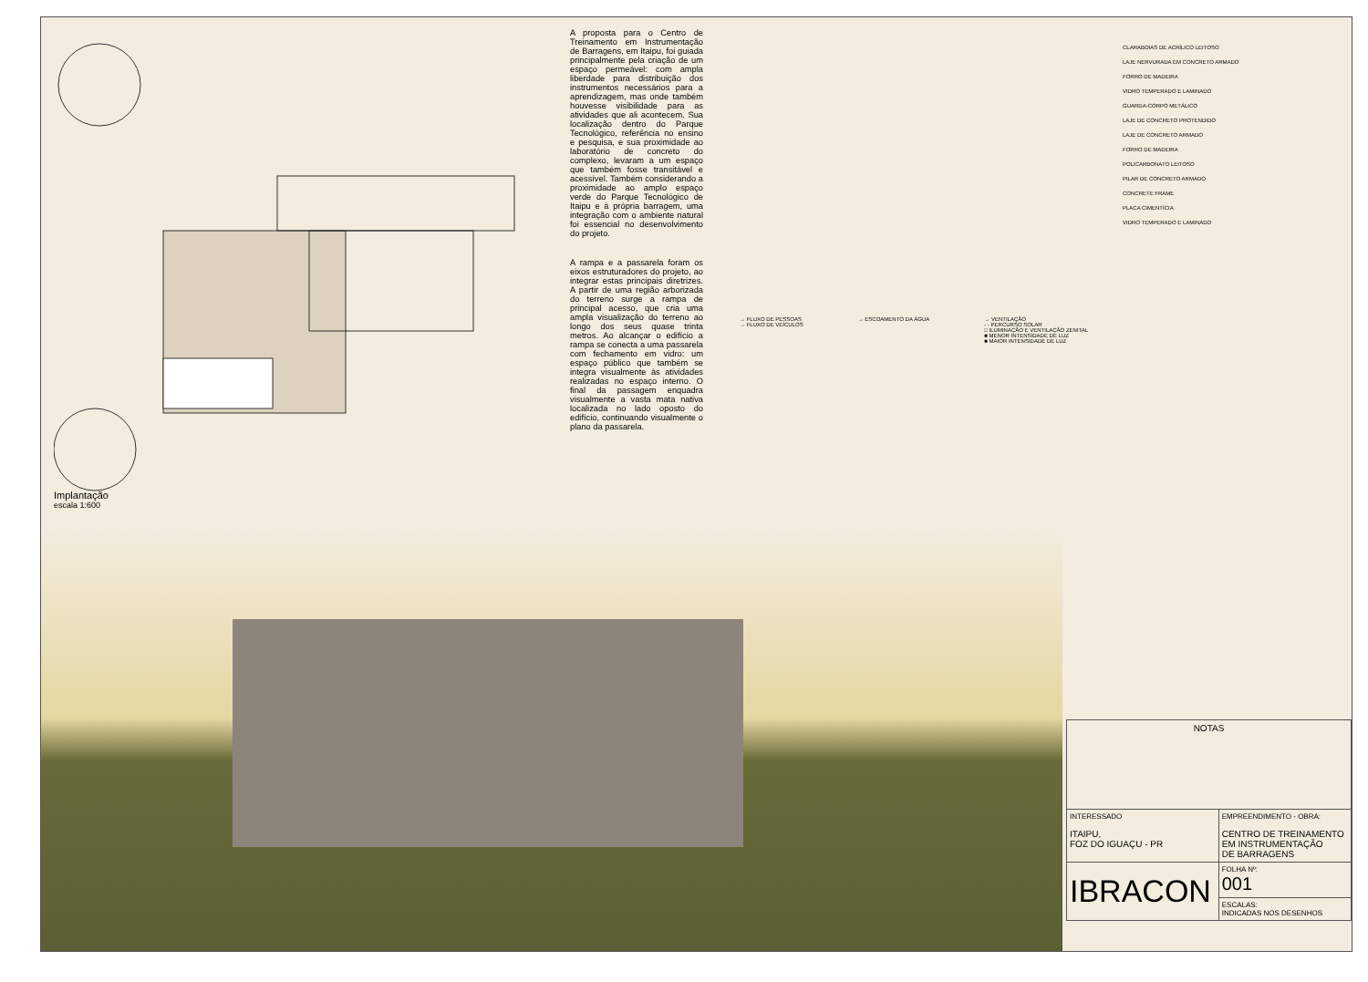Implantação
escala 1:600
A proposta para o Centro de Treinamento em Instrumentação de Barragens, em Itaipu, foi guiada principalmente pela criação de um espaço permeável: com ampla liberdade para distribuição dos instrumentos necessários para a aprendizagem, mas onde também houvesse visibilidade para as atividades que ali acontecem. Sua localização dentro do Parque Tecnológico, referência no ensino e pesquisa, e sua proximidade ao laboratório de concreto do complexo, levaram a um espaço que também fosse transitável e acessível. Também considerando a proximidade ao amplo espaço verde do Parque Tecnológico de Itaipu e à própria barragem, uma integração com o ambiente natural foi essencial no desenvolvimento do projeto.
A rampa e a passarela foram os eixos estruturadores do projeto, ao integrar estas principais diretrizes. A partir de uma região arborizada do terreno surge a rampa de principal acesso, que cria uma ampla visualização do terreno ao longo dos seus quase trinta metros. Ao alcançar o edifício a rampa se conecta a uma passarela com fechamento em vidro: um espaço público que também se integra visualmente às atividades realizadas no espaço interno. O final da passagem enquadra visualmente a vasta mata nativa localizada no lado oposto do edifício, continuando visualmente o plano da passarela.
CLARABOIAS DE ACRÍLICO LEITOSO
LAJE NERVURADA EM CONCRETO ARMADO
FORRO DE MADEIRA
VIDRO TEMPERADO E LAMINADO
GUARDA-CORPO METÁLICO
LAJE DE CONCRETO PROTENDIDO
LAJE DE CONCRETO ARMADO
FORRO DE MADEIRA
POLICARBONATO LEITOSO
PILAR DE CONCRETO ARMADO
CONCRETE FRAME
PLACA CIMENTÍCIA
VIDRO TEMPERADO E LAMINADO
→ FLUXO DE PESSOAS
→ FLUXO DE VEÍCULOS → ESCOAMENTO DA ÁGUA → VENTILAÇÃO
- - PERCURSO SOLAR
□ ILUMINAÇÃO E VENTILAÇÃO ZENITAL
■ MENOR INTENSIDADE DE LUZ
■ MAIOR INTENSIDADE DE LUZ
| NOTAS | | |
| INTERESSADO ITAIPU, FOZ DO IGUAÇU - PR | EMPREENDIMENTO - OBRA: CENTRO DE TREINAMENTO EM INSTRUMENTAÇÃO DE BARRAGENS | |
| IBRACON | | FOLHA Nº: 001 |
| | | ESCALAS: INDICADAS NOS DESENHOS |